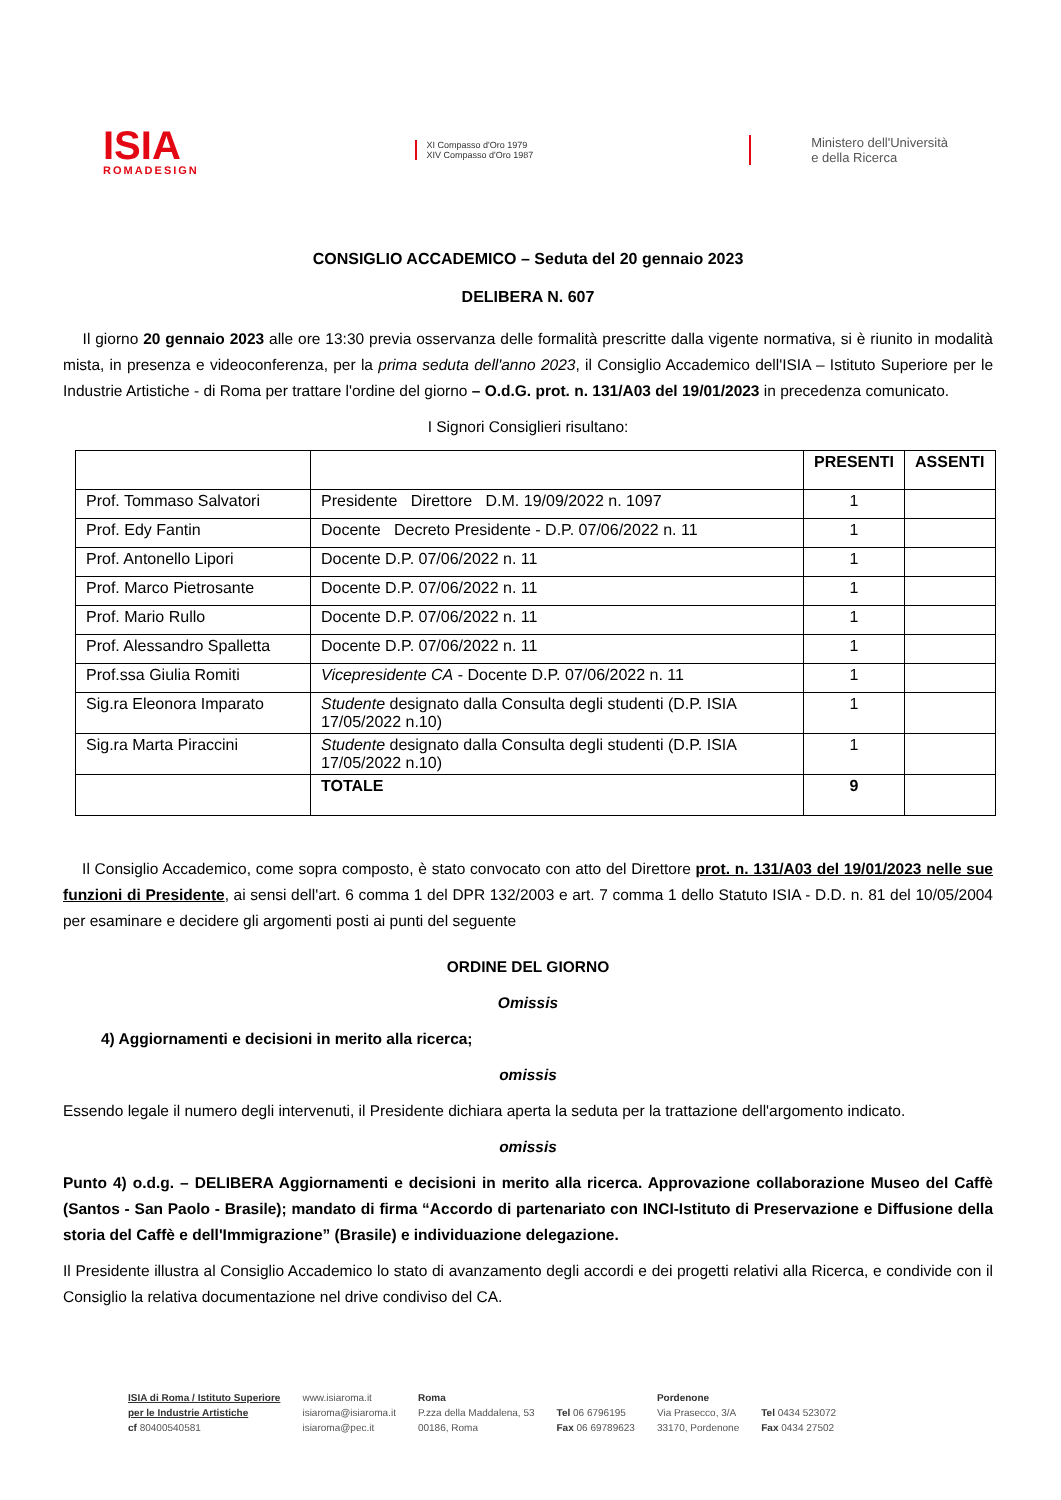ISIA
ROMADESIGN
XI Compasso d'Oro 1979
XIV Compasso d'Oro 1987
Ministero dell'Università
e della Ricerca
CONSIGLIO ACCADEMICO – Seduta del 20 gennaio 2023
DELIBERA N. 607
Il giorno 20 gennaio 2023 alle ore 13:30 previa osservanza delle formalità prescritte dalla vigente normativa, si è riunito in modalità mista, in presenza e videoconferenza, per la prima seduta dell'anno 2023, il Consiglio Accademico dell'ISIA – Istituto Superiore per le Industrie Artistiche - di Roma per trattare l'ordine del giorno – O.d.G. prot. n. 131/A03 del 19/01/2023 in precedenza comunicato.
I Signori Consiglieri risultano:
| | | PRESENTI | ASSENTI |
| --- | --- | --- | --- |
| Prof. Tommaso Salvatori | Presidente Direttore D.M. 19/09/2022 n. 1097 | 1 | |
| Prof. Edy Fantin | Docente Decreto Presidente - D.P. 07/06/2022 n. 11 | 1 | |
| Prof. Antonello Lipori | Docente D.P. 07/06/2022 n. 11 | 1 | |
| Prof. Marco Pietrosante | Docente D.P. 07/06/2022 n. 11 | 1 | |
| Prof. Mario Rullo | Docente D.P. 07/06/2022 n. 11 | 1 | |
| Prof. Alessandro Spalletta | Docente D.P. 07/06/2022 n. 11 | 1 | |
| Prof.ssa Giulia Romiti | Vicepresidente CA - Docente D.P. 07/06/2022 n. 11 | 1 | |
| Sig.ra Eleonora Imparato | Studente designato dalla Consulta degli studenti (D.P. ISIA 17/05/2022 n.10) | 1 | |
| Sig.ra Marta Piraccini | Studente designato dalla Consulta degli studenti (D.P. ISIA 17/05/2022 n.10) | 1 | |
| | TOTALE | 9 | |
Il Consiglio Accademico, come sopra composto, è stato convocato con atto del Direttore prot. n. 131/A03 del 19/01/2023 nelle sue funzioni di Presidente, ai sensi dell'art. 6 comma 1 del DPR 132/2003 e art. 7 comma 1 dello Statuto ISIA - D.D. n. 81 del 10/05/2004 per esaminare e decidere gli argomenti posti ai punti del seguente
ORDINE DEL GIORNO
Omissis
4) Aggiornamenti e decisioni in merito alla ricerca;
omissis
Essendo legale il numero degli intervenuti, il Presidente dichiara aperta la seduta per la trattazione dell'argomento indicato.
omissis
Punto 4) o.d.g. – DELIBERA Aggiornamenti e decisioni in merito alla ricerca. Approvazione collaborazione Museo del Caffè (Santos - San Paolo - Brasile); mandato di firma “Accordo di partenariato con INCI-Istituto di Preservazione e Diffusione della storia del Caffè e dell'Immigrazione” (Brasile) e individuazione delegazione.
Il Presidente illustra al Consiglio Accademico lo stato di avanzamento degli accordi e dei progetti relativi alla Ricerca, e condivide con il Consiglio la relativa documentazione nel drive condiviso del CA.
ISIA di Roma / Istituto Superiore
per le Industrie Artistiche
cf 80400540581
www.isiaroma.it
isiaroma@isiaroma.it
isiaroma@pec.it
Roma
P.zza della Maddalena, 53
00186, Roma
Tel 06 6796195
Fax 06 69789623
Pordenone
Via Prasecco, 3/A
33170, Pordenone
Tel 0434 523072
Fax 0434 27502